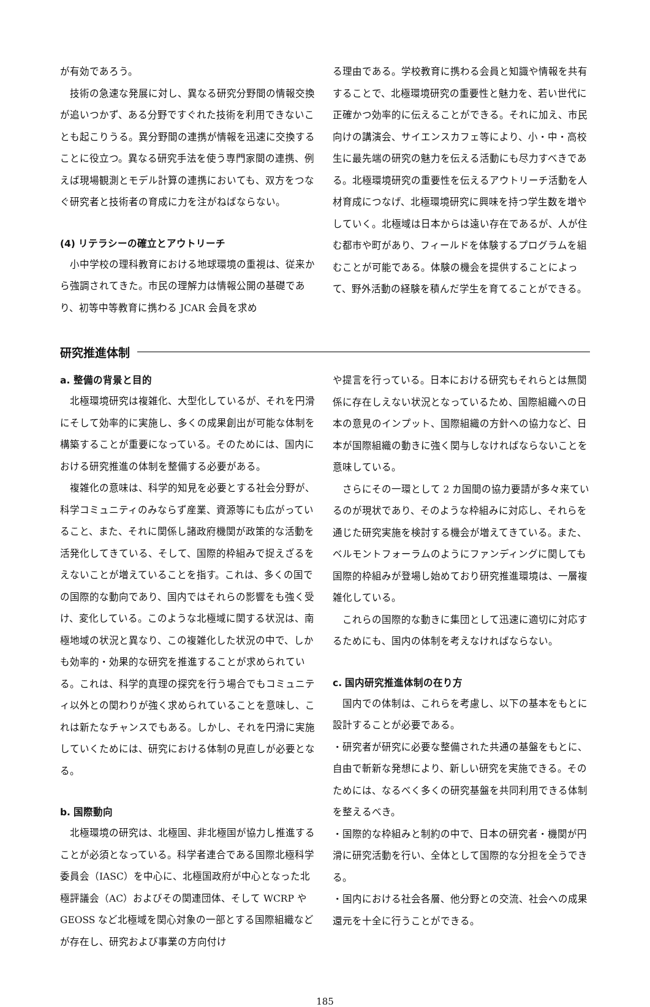が有効であろう。
技術の急速な発展に対し、異なる研究分野間の情報交換が追いつかず、ある分野ですぐれた技術を利用できないことも起こりうる。異分野間の連携が情報を迅速に交換することに役立つ。異なる研究手法を使う専門家間の連携、例えば現場観測とモデル計算の連携においても、双方をつなぐ研究者と技術者の育成に力を注がねばならない。
(4) リテラシーの確立とアウトリーチ
小中学校の理科教育における地球環境の重視は、従来から強調されてきた。市民の理解力は情報公開の基礎であり、初等中等教育に携わる JCAR 会員を求め
る理由である。学校教育に携わる会員と知識や情報を共有することで、北極環境研究の重要性と魅力を、若い世代に正確かつ効率的に伝えることができる。それに加え、市民向けの講演会、サイエンスカフェ等により、小・中・高校生に最先端の研究の魅力を伝える活動にも尽力すべきである。北極環境研究の重要性を伝えるアウトリーチ活動を人材育成につなげ、北極環境研究に興味を持つ学生数を増やしていく。北極域は日本からは遠い存在であるが、人が住む都市や町があり、フィールドを体験するプログラムを組むことが可能である。体験の機会を提供することによって、野外活動の経験を積んだ学生を育てることができる。
研究推進体制
a. 整備の背景と目的
北極環境研究は複雑化、大型化しているが、それを円滑にそして効率的に実施し、多くの成果創出が可能な体制を構築することが重要になっている。そのためには、国内における研究推進の体制を整備する必要がある。
複雑化の意味は、科学的知見を必要とする社会分野が、科学コミュニティのみならず産業、資源等にも広がっていること、また、それに関係し諸政府機関が政策的な活動を活発化してきている、そして、国際的枠組みで捉えざるをえないことが増えていることを指す。これは、多くの国での国際的な動向であり、国内ではそれらの影響をも強く受け、変化している。このような北極域に関する状況は、南極地域の状況と異なり、この複雑化した状況の中で、しかも効率的・効果的な研究を推進することが求められている。これは、科学的真理の探究を行う場合でもコミュニティ以外との関わりが強く求められていることを意味し、これは新たなチャンスでもある。しかし、それを円滑に実施していくためには、研究における体制の見直しが必要となる。
b. 国際動向
北極環境の研究は、北極国、非北極国が協力し推進することが必須となっている。科学者連合である国際北極科学委員会（IASC）を中心に、北極国政府が中心となった北極評議会（AC）およびその関連団体、そして WCRP や GEOSS など北極域を関心対象の一部とする国際組織などが存在し、研究および事業の方向付け
や提言を行っている。日本における研究もそれらとは無関係に存在しえない状況となっているため、国際組織への日本の意見のインプット、国際組織の方針への協力など、日本が国際組織の動きに強く関与しなければならないことを意味している。
さらにその一環として 2 カ国間の協力要請が多々来ているのが現状であり、そのような枠組みに対応し、それらを通じた研究実施を検討する機会が増えてきている。また、ベルモントフォーラムのようにファンディングに関しても国際的枠組みが登場し始めており研究推進環境は、一層複雑化している。
これらの国際的な動きに集団として迅速に適切に対応するためにも、国内の体制を考えなければならない。
c. 国内研究推進体制の在り方
国内での体制は、これらを考慮し、以下の基本をもとに設計することが必要である。
・研究者が研究に必要な整備された共通の基盤をもとに、自由で斬新な発想により、新しい研究を実施できる。そのためには、なるべく多くの研究基盤を共同利用できる体制を整えるべき。
・国際的な枠組みと制約の中で、日本の研究者・機関が円滑に研究活動を行い、全体として国際的な分担を全うできる。
・国内における社会各層、他分野との交流、社会への成果還元を十全に行うことができる。
185